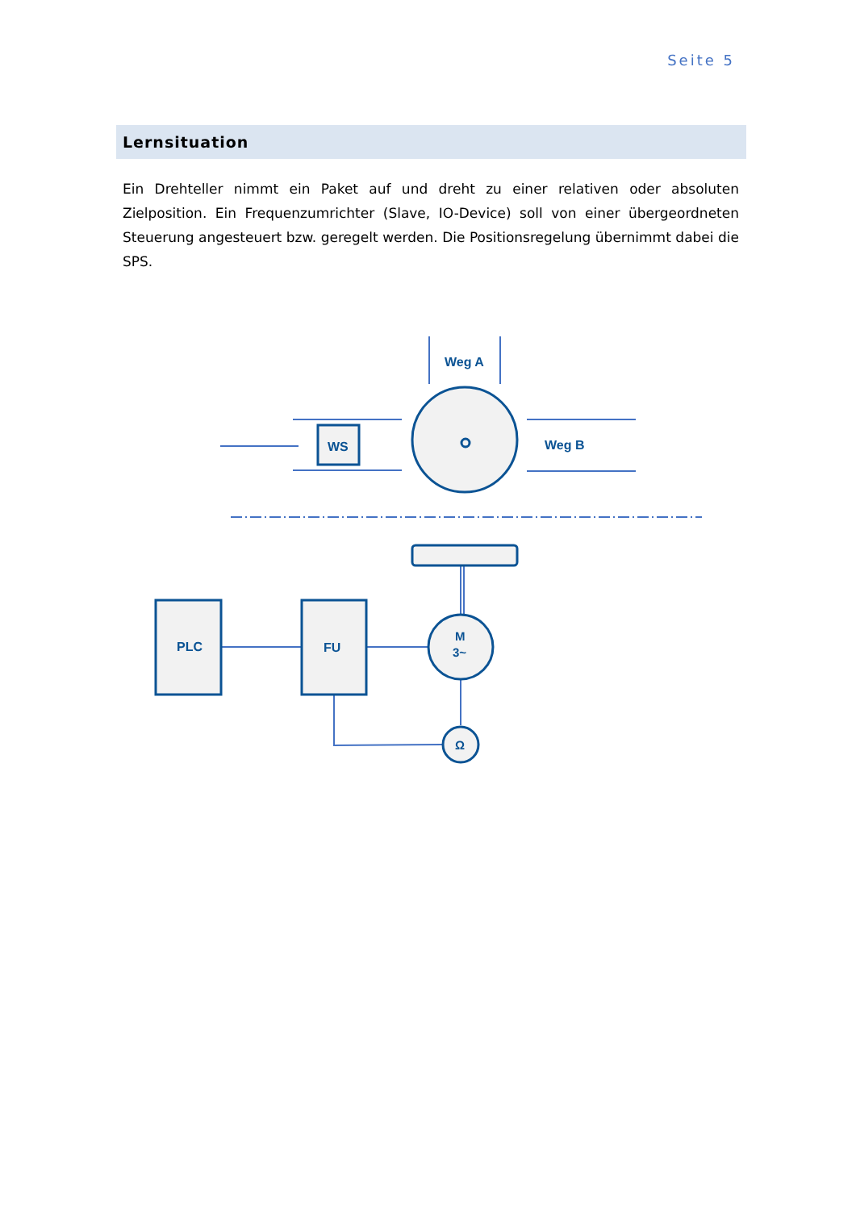Seite 5
Lernsituation
Ein Drehteller nimmt ein Paket auf und dreht zu einer relativen oder absoluten Zielposition. Ein Frequenzumrichter (Slave, IO-Device) soll von einer übergeordneten Steuerung angesteuert bzw. geregelt werden. Die Positionsregelung übernimmt dabei die SPS.
Weg A
Weg B
WS
PLC
FU
M
3~
Ω